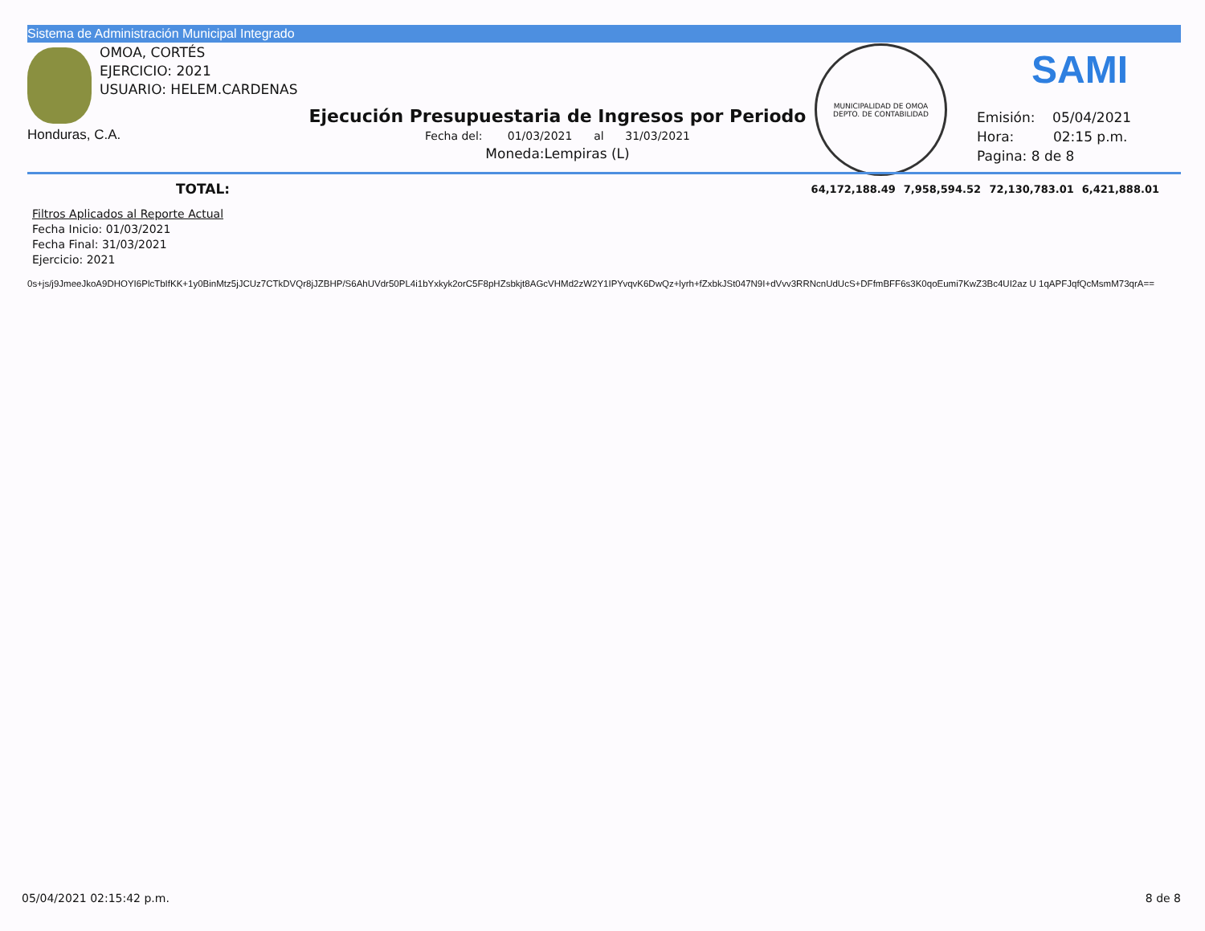Sistema de Administración Municipal Integrado
OMOA, CORTÉS
EJERCICIO: 2021
USUARIO: HELEM.CARDENAS
Honduras, C.A.
Ejecución Presupuestaria de Ingresos por Periodo
Fecha del: 01/03/2021 al 31/03/2021
Moneda:Lempiras (L)
MUNICIPALIDAD DE OMOA
DEPTO. DE CONTABILIDAD
SAMI
Emisión: 05/04/2021
Hora: 02:15 p.m.
Pagina: 8 de 8
| TOTAL: | 64,172,188.49 | 7,958,594.52 | 72,130,783.01 | 6,421,888.01 |
Filtros Aplicados al Reporte Actual
Fecha Inicio: 01/03/2021
Fecha Final: 31/03/2021
Ejercicio: 2021
0s+js/j9JmeeJkoA9DHOYI6PlcTbIfKK+1y0BinMtz5jJCUz7CTkDVQr8jJZBHP/S6AhUVdr50PL4i1bYxkyk2orC5F8pHZsbkjt8AGcVHMd2zW2Y1IPYvqvK6DwQz+lyrh+fZxbkJSt047N9I+dVvv3RRNcnUdUcS+DFfmBFF6s3K0qoEumi7KwZ3Bc4UI2az U 1qAPFJqfQcMsmM73qrA==
05/04/2021 02:15:42 p.m. 8 de 8